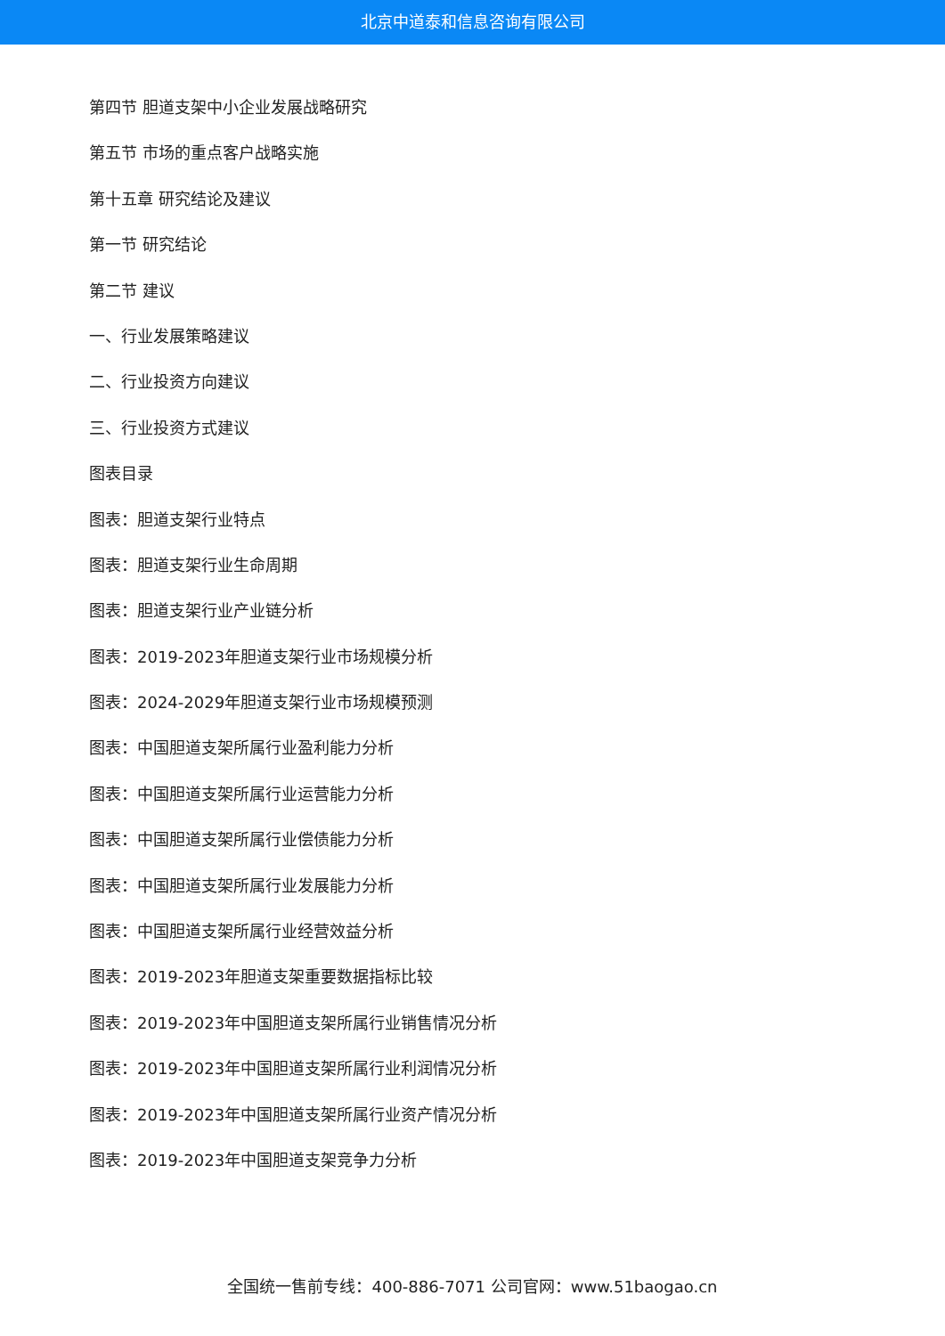北京中道泰和信息咨询有限公司
第四节 胆道支架中小企业发展战略研究
第五节 市场的重点客户战略实施
第十五章 研究结论及建议
第一节 研究结论
第二节 建议
一、行业发展策略建议
二、行业投资方向建议
三、行业投资方式建议
图表目录
图表：胆道支架行业特点
图表：胆道支架行业生命周期
图表：胆道支架行业产业链分析
图表：2019-2023年胆道支架行业市场规模分析
图表：2024-2029年胆道支架行业市场规模预测
图表：中国胆道支架所属行业盈利能力分析
图表：中国胆道支架所属行业运营能力分析
图表：中国胆道支架所属行业偿债能力分析
图表：中国胆道支架所属行业发展能力分析
图表：中国胆道支架所属行业经营效益分析
图表：2019-2023年胆道支架重要数据指标比较
图表：2019-2023年中国胆道支架所属行业销售情况分析
图表：2019-2023年中国胆道支架所属行业利润情况分析
图表：2019-2023年中国胆道支架所属行业资产情况分析
图表：2019-2023年中国胆道支架竞争力分析
全国统一售前专线：400-886-7071 公司官网：www.51baogao.cn